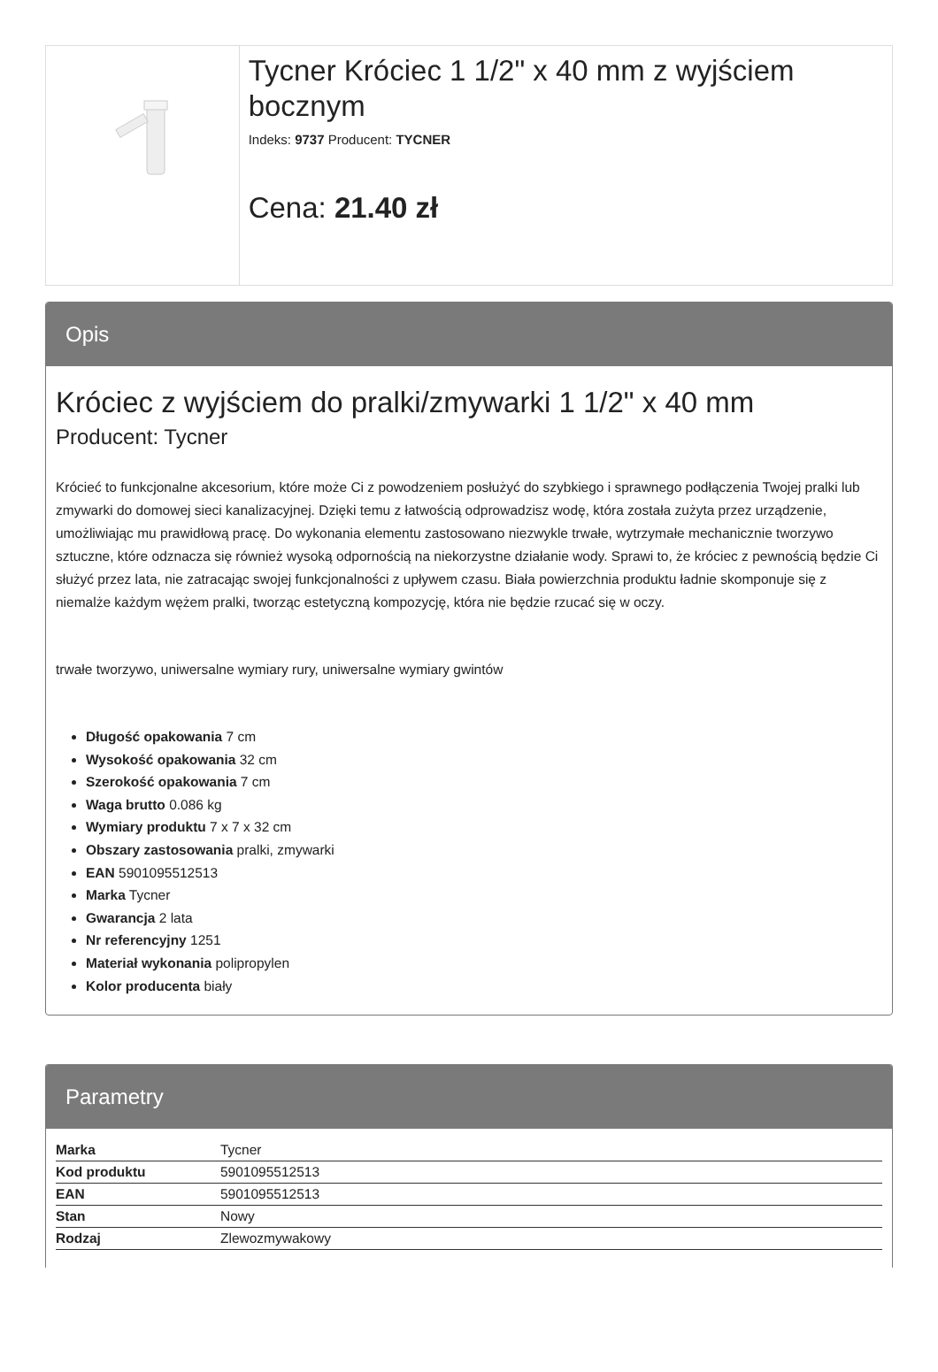Tycner Króciec 1 1/2" x 40 mm z wyjściem bocznym
Indeks: 9737 Producent: TYCNER
Cena: 21.40 zł
Opis
Króciec z wyjściem do pralki/zmywarki 1 1/2" x 40 mm
Producent: Tycner
Krócieć to funkcjonalne akcesorium, które może Ci z powodzeniem posłużyć do szybkiego i sprawnego podłączenia Twojej pralki lub zmywarki do domowej sieci kanalizacyjnej. Dzięki temu z łatwością odprowadzisz wodę, która została zużyta przez urządzenie, umożliwiając mu prawidłową pracę. Do wykonania elementu zastosowano niezwykle trwałe, wytrzymałe mechanicznie tworzywo sztuczne, które odznacza się również wysoką odpornością na niekorzystne działanie wody. Sprawi to, że króciec z pewnością będzie Ci służyć przez lata, nie zatracając swojej funkcjonalności z upływem czasu. Biała powierzchnia produktu ładnie skomponuje się z niemalże każdym wężem pralki, tworząc estetyczną kompozycję, która nie będzie rzucać się w oczy.
trwałe tworzywo, uniwersalne wymiary rury, uniwersalne wymiary gwintów
Długość opakowania 7 cm
Wysokość opakowania 32 cm
Szerokość opakowania 7 cm
Waga brutto 0.086 kg
Wymiary produktu 7 x 7 x 32 cm
Obszary zastosowania pralki, zmywarki
EAN 5901095512513
Marka Tycner
Gwarancja 2 lata
Nr referencyjny 1251
Materiał wykonania polipropylen
Kolor producenta biały
Parametry
| Marka | Tycner |
| Kod produktu | 5901095512513 |
| EAN | 5901095512513 |
| Stan | Nowy |
| Rodzaj | Zlewozmywakowy |